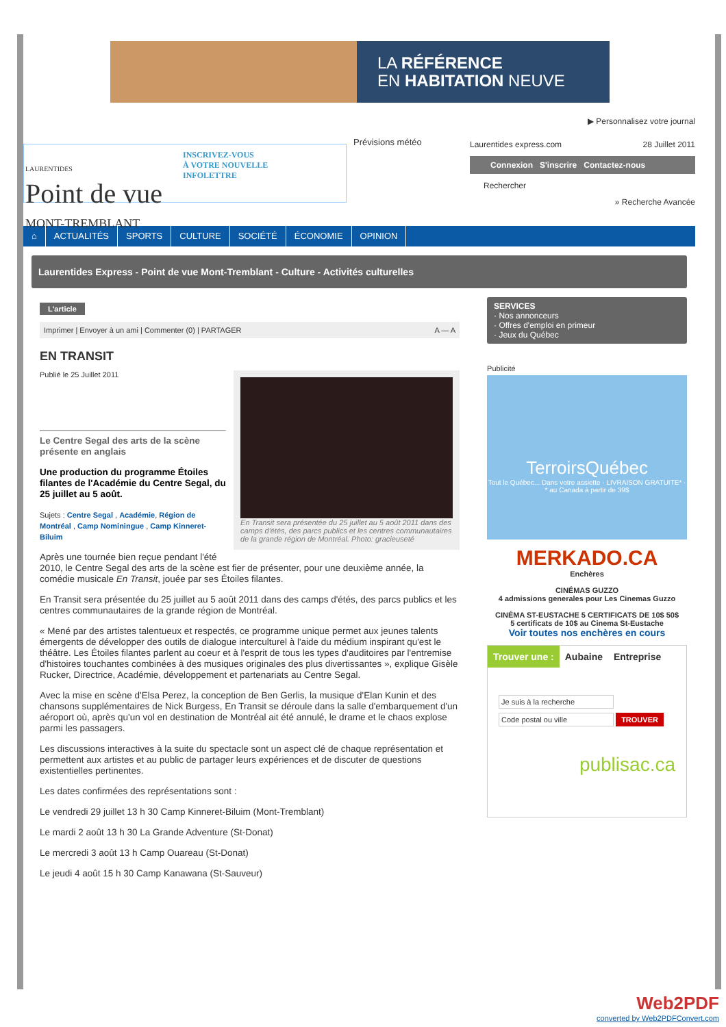LA RÉFÉRENCE
EN HABITATION NEUVE
LAURENTIDES
Point de vue
MONT-TREMBLANT
INSCRIVEZ-VOUS
À VOTRE NOUVELLE
INFOLETTRE
Prévisions météo
▶ Personnalisez votre journal
Laurentides express.com 28 Juillet 2011
Connexion S'inscrire Contactez-nous
Rechercher
» Recherche Avancée
⌂ ACTUALITÉS SPORTS CULTURE SOCIÉTÉ ÉCONOMIE OPINION
Laurentides Express - Point de vue Mont-Tremblant - Culture - Activités culturelles
L'article
Imprimer | Envoyer à un ami | Commenter (0) | PARTAGER A — A
EN TRANSIT
En Transit sera présentée du 25 juillet au 5 août 2011 dans des camps d'étés, des parcs publics et les centres communautaires de la grande région de Montréal. Photo: gracieuseté
Publié le 25 Juillet 2011
Le Centre Segal des arts de la scène présente en anglais
Une production du programme Étoiles filantes de l'Académie du Centre Segal, du 25 juillet au 5 août.
Sujets : Centre Segal , Académie, Région de Montréal , Camp Nominingue , Camp Kinneret-Biluim
Après une tournée bien reçue pendant l'été 2010, le Centre Segal des arts de la scène est fier de présenter, pour une deuxième année, la comédie musicale En Transit, jouée par ses Étoiles filantes.
En Transit sera présentée du 25 juillet au 5 août 2011 dans des camps d'étés, des parcs publics et les centres communautaires de la grande région de Montréal.
« Mené par des artistes talentueux et respectés, ce programme unique permet aux jeunes talents émergents de développer des outils de dialogue interculturel à l'aide du médium inspirant qu'est le théâtre. Les Étoiles filantes parlent au coeur et à l'esprit de tous les types d'auditoires par l'entremise d'histoires touchantes combinées à des musiques originales des plus divertissantes », explique Gisèle Rucker, Directrice, Académie, développement et partenariats au Centre Segal.
Avec la mise en scène d'Elsa Perez, la conception de Ben Gerlis, la musique d'Elan Kunin et des chansons supplémentaires de Nick Burgess, En Transit se déroule dans la salle d'embarquement d'un aéroport où, après qu'un vol en destination de Montréal ait été annulé, le drame et le chaos explose parmi les passagers.
Les discussions interactives à la suite du spectacle sont un aspect clé de chaque représentation et permettent aux artistes et au public de partager leurs expériences et de discuter de questions existentielles pertinentes.
Les dates confirmées des représentations sont :
Le vendredi 29 juillet 13 h 30 Camp Kinneret-Biluim (Mont-Tremblant)
Le mardi 2 août 13 h 30 La Grande Adventure (St-Donat)
Le mercredi 3 août 13 h Camp Ouareau (St-Donat)
Le jeudi 4 août 15 h 30 Camp Kanawana (St-Sauveur)
SERVICES
· Nos annonceurs
· Offres d'emploi en primeur
· Jeux du Québec
Publicité
TerroirsQuébec
Tout le Québec... Dans votre assiette · LIVRAISON GRATUITE* · * au Canada à partir de 39$
MERKADO.CA
Enchères
CINÉMAS GUZZO
4 admissions generales pour Les Cinemas Guzzo
CINÉMA ST-EUSTACHE 5 CERTIFICATS DE 10$ 50$
5 certificats de 10$ au Cinema St-Eustache
Voir toutes nos enchères en cours
Trouver une : Aubaine Entreprise
Je suis à la recherche
Code postal ou ville
TROUVER
publisac.ca
Web2PDF
converted by Web2PDFConvert.com